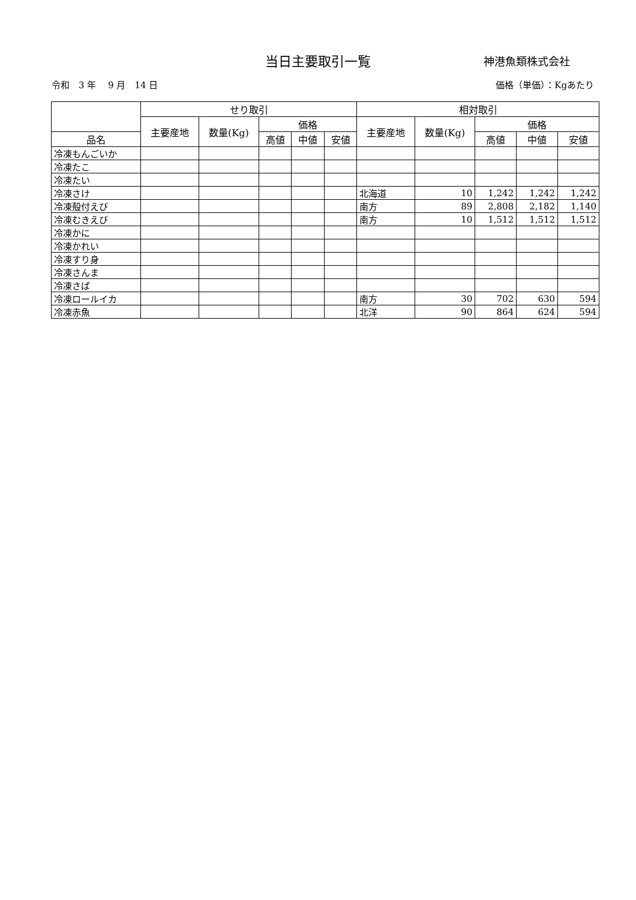当日主要取引一覧
神港魚類株式会社
令和　3 年　 9 月　14 日 価格（単価）：Kgあたり
| | せり取引 | | | | | 相対取引 | | | | |
| --- | --- | --- | --- | --- | --- | --- | --- | --- | --- | --- |
| | 主要産地 | 数量(Kg) | 価格 | | | 主要産地 | 数量(Kg) | 価格 | | |
| 品名 | | | 高値 | 中値 | 安値 | | | 高値 | 中値 | 安値 |
| 冷凍もんごいか | | | | | | | | | | |
| 冷凍たこ | | | | | | | | | | |
| 冷凍たい | | | | | | | | | | |
| 冷凍さけ | | | | | | 北海道 | 10 | 1,242 | 1,242 | 1,242 |
| 冷凍殻付えび | | | | | | 南方 | 89 | 2,808 | 2,182 | 1,140 |
| 冷凍むきえび | | | | | | 南方 | 10 | 1,512 | 1,512 | 1,512 |
| 冷凍かに | | | | | | | | | | |
| 冷凍かれい | | | | | | | | | | |
| 冷凍すり身 | | | | | | | | | | |
| 冷凍さんま | | | | | | | | | | |
| 冷凍さば | | | | | | | | | | |
| 冷凍ロールイカ | | | | | | 南方 | 30 | 702 | 630 | 594 |
| 冷凍赤魚 | | | | | | 北洋 | 90 | 864 | 624 | 594 |